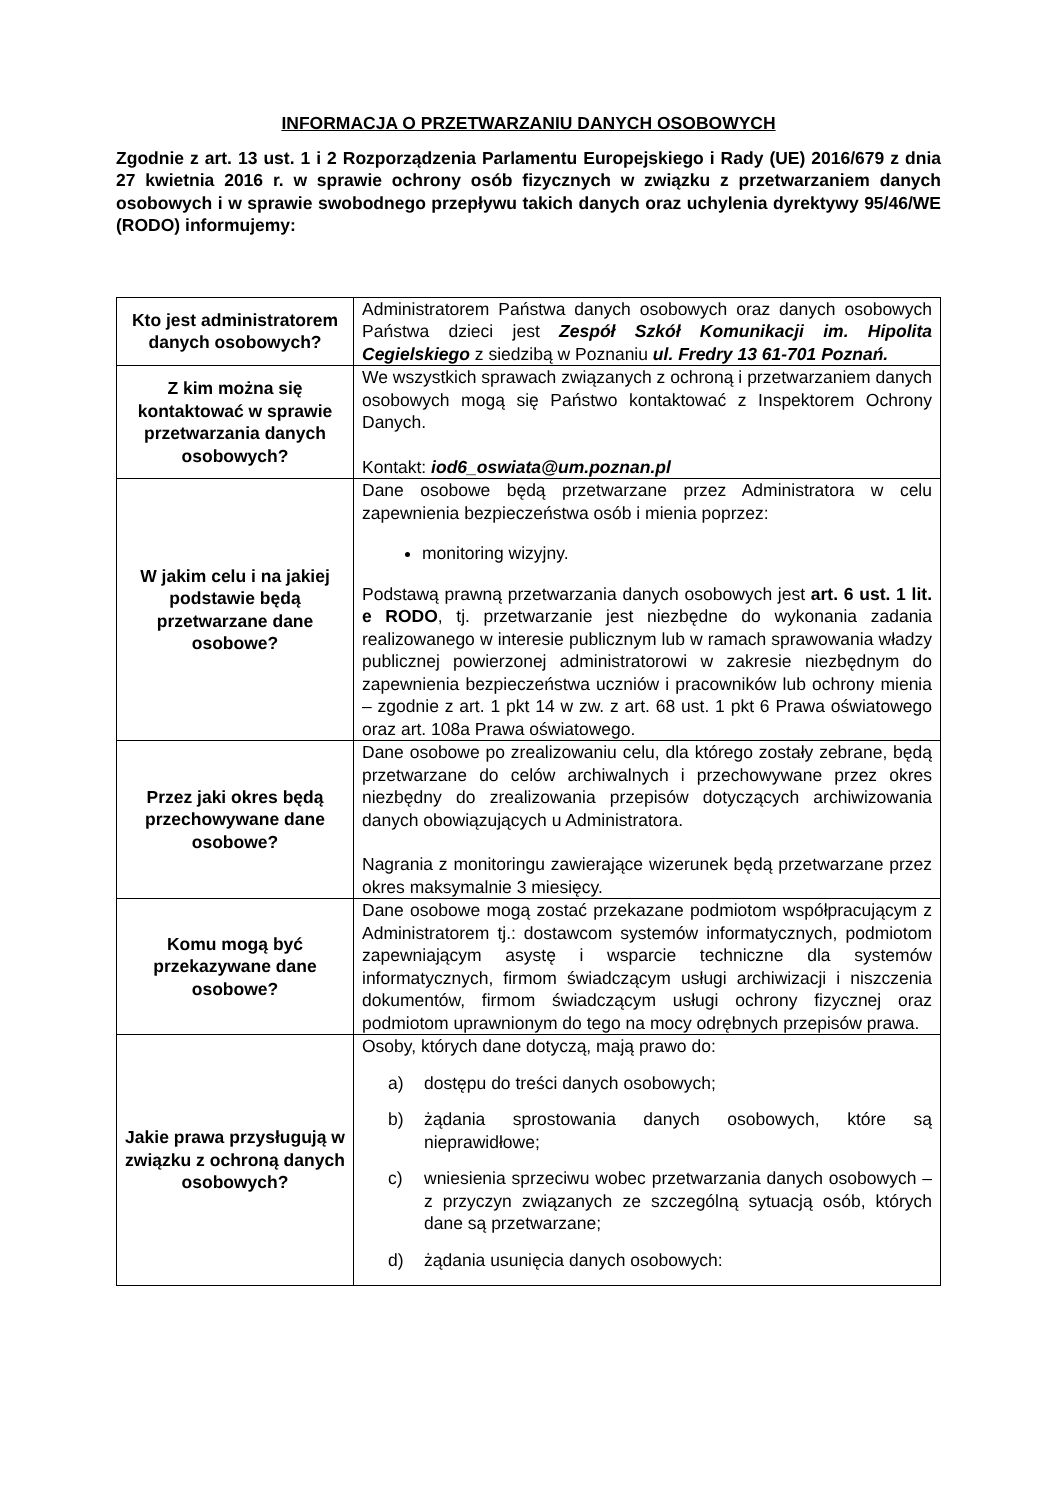INFORMACJA O PRZETWARZANIU DANYCH OSOBOWYCH
Zgodnie z art. 13 ust. 1 i 2 Rozporządzenia Parlamentu Europejskiego i Rady (UE) 2016/679 z dnia 27 kwietnia 2016 r. w sprawie ochrony osób fizycznych w związku z przetwarzaniem danych osobowych i w sprawie swobodnego przepływu takich danych oraz uchylenia dyrektywy 95/46/WE (RODO) informujemy:
| Kto jest administratorem danych osobowych? | Administratorem Państwa danych osobowych oraz danych osobowych Państwa dzieci jest Zespół Szkół Komunikacji im. Hipolita Cegielskiego z siedzibą w Poznaniu ul. Fredry 13 61-701 Poznań. |
| Z kim można się kontaktować w sprawie przetwarzania danych osobowych? | We wszystkich sprawach związanych z ochroną i przetwarzaniem danych osobowych mogą się Państwo kontaktować z Inspektorem Ochrony Danych. Kontakt: iod6_oswiata@um.poznan.pl |
| W jakim celu i na jakiej podstawie będą przetwarzane dane osobowe? | Dane osobowe będą przetwarzane przez Administratora w celu zapewnienia bezpieczeństwa osób i mienia poprzez: monitoring wizyjny. Podstawą prawną przetwarzania danych osobowych jest art. 6 ust. 1 lit. e RODO , tj. przetwarzanie jest niezbędne do wykonania zadania realizowanego w interesie publicznym lub w ramach sprawowania władzy publicznej powierzonej administratorowi w zakresie niezbędnym do zapewnienia bezpieczeństwa uczniów i pracowników lub ochrony mienia – zgodnie z art. 1 pkt 14 w zw. z art. 68 ust. 1 pkt 6 Prawa oświatowego oraz art. 108a Prawa oświatowego. |
| Przez jaki okres będą przechowywane dane osobowe? | Dane osobowe po zrealizowaniu celu, dla którego zostały zebrane, będą przetwarzane do celów archiwalnych i przechowywane przez okres niezbędny do zrealizowania przepisów dotyczących archiwizowania danych obowiązujących u Administratora. Nagrania z monitoringu zawierające wizerunek będą przetwarzane przez okres maksymalnie 3 miesięcy. |
| Komu mogą być przekazywane dane osobowe? | Dane osobowe mogą zostać przekazane podmiotom współpracującym z Administratorem tj.: dostawcom systemów informatycznych, podmiotom zapewniającym asystę i wsparcie techniczne dla systemów informatycznych, firmom świadczącym usługi archiwizacji i niszczenia dokumentów, firmom świadczącym usługi ochrony fizycznej oraz podmiotom uprawnionym do tego na mocy odrębnych przepisów prawa. |
| Jakie prawa przysługują w związku z ochroną danych osobowych? | Osoby, których dane dotyczą, mają prawo do: a) dostępu do treści danych osobowych; b) żądania sprostowania danych osobowych, które są nieprawidłowe; c) wniesienia sprzeciwu wobec przetwarzania danych osobowych – z przyczyn związanych ze szczególną sytuacją osób, których dane są przetwarzane; d) żądania usunięcia danych osobowych: |